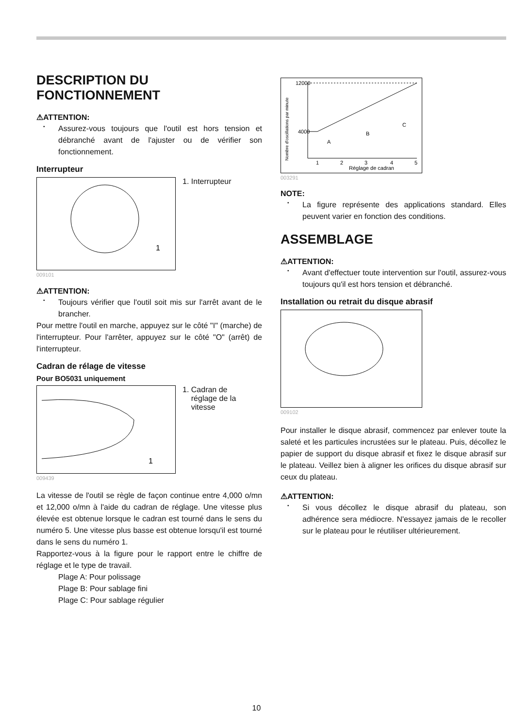DESCRIPTION DU FONCTIONNEMENT
⚠ATTENTION:
•
Assurez-vous toujours que l'outil est hors tension et débranché avant de l'ajuster ou de vérifier son fonctionnement.
Interrupteur
1
1. Interrupteur
009101
⚠ATTENTION:
•
Toujours vérifier que l'outil soit mis sur l'arrêt avant de le brancher.
Pour mettre l'outil en marche, appuyez sur le côté "I" (marche) de l'interrupteur. Pour l'arrêter, appuyez sur le côté "O" (arrêt) de l'interrupteur.
Cadran de rélage de vitesse
Pour BO5031 uniquement
1
1. Cadran de
réglage de la
vitesse
009439
La vitesse de l'outil se règle de façon continue entre 4,000 o/mn et 12,000 o/mn à l'aide du cadran de réglage. Une vitesse plus élevée est obtenue lorsque le cadran est tourné dans le sens du numéro 5. Une vitesse plus basse est obtenue lorsqu'il est tourné dans le sens du numéro 1.
Rapportez-vous à la figure pour le rapport entre le chiffre de réglage et le type de travail.
Plage A: Pour polissage
Plage B: Pour sablage fini
Plage C: Pour sablage régulier
12000
4000
A
B
C
1
2
3
4
5
Réglage de cadran
Nombre d'oscillations par minute
003291
NOTE:
•
La figure représente des applications standard. Elles peuvent varier en fonction des conditions.
ASSEMBLAGE
⚠ATTENTION:
•
Avant d'effectuer toute intervention sur l'outil, assurez-vous toujours qu'il est hors tension et débranché.
Installation ou retrait du disque abrasif
009102
Pour installer le disque abrasif, commencez par enlever toute la saleté et les particules incrustées sur le plateau. Puis, décollez le papier de support du disque abrasif et fixez le disque abrasif sur le plateau. Veillez bien à aligner les orifices du disque abrasif sur ceux du plateau.
⚠ATTENTION:
•
Si vous décollez le disque abrasif du plateau, son adhérence sera médiocre. N'essayez jamais de le recoller sur le plateau pour le réutiliser ultérieurement.
10